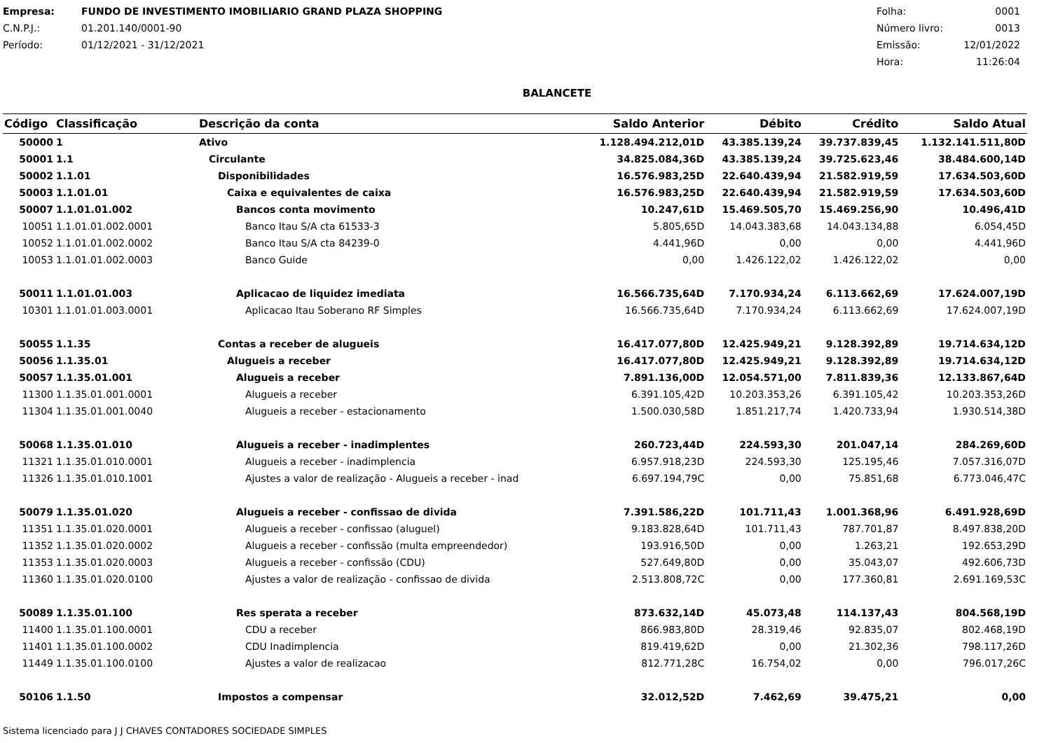Empresa: FUNDO DE INVESTIMENTO IMOBILIARIO GRAND PLAZA SHOPPING
C.N.P.J.: 01.201.140/0001-90
Período: 01/12/2021 - 31/12/2021
Folha: 0001
Número livro: 0013
Emissão: 12/01/2022
Hora: 11:26:04
BALANCETE
| Código | Classificação | Descrição da conta | Saldo Anterior | Débito | Crédito | Saldo Atual |
| --- | --- | --- | --- | --- | --- | --- |
| 50000 | 1 | Ativo | 1.128.494.212,01D | 43.385.139,24 | 39.737.839,45 | 1.132.141.511,80D |
| 50001 | 1.1 | Circulante | 34.825.084,36D | 43.385.139,24 | 39.725.623,46 | 38.484.600,14D |
| 50002 | 1.1.01 | Disponibilidades | 16.576.983,25D | 22.640.439,94 | 21.582.919,59 | 17.634.503,60D |
| 50003 | 1.1.01.01 | Caixa e equivalentes de caixa | 16.576.983,25D | 22.640.439,94 | 21.582.919,59 | 17.634.503,60D |
| 50007 | 1.1.01.01.002 | Bancos conta movimento | 10.247,61D | 15.469.505,70 | 15.469.256,90 | 10.496,41D |
| 10051 | 1.1.01.01.002.0001 | Banco Itau S/A cta 61533-3 | 5.805,65D | 14.043.383,68 | 14.043.134,88 | 6.054,45D |
| 10052 | 1.1.01.01.002.0002 | Banco Itau S/A cta 84239-0 | 4.441,96D | 0,00 | 0,00 | 4.441,96D |
| 10053 | 1.1.01.01.002.0003 | Banco Guide | 0,00 | 1.426.122,02 | 1.426.122,02 | 0,00 |
| 50011 | 1.1.01.01.003 | Aplicacao de liquidez imediata | 16.566.735,64D | 7.170.934,24 | 6.113.662,69 | 17.624.007,19D |
| 10301 | 1.1.01.01.003.0001 | Aplicacao Itau Soberano RF Simples | 16.566.735,64D | 7.170.934,24 | 6.113.662,69 | 17.624.007,19D |
| 50055 | 1.1.35 | Contas a receber de alugueis | 16.417.077,80D | 12.425.949,21 | 9.128.392,89 | 19.714.634,12D |
| 50056 | 1.1.35.01 | Alugueis a receber | 16.417.077,80D | 12.425.949,21 | 9.128.392,89 | 19.714.634,12D |
| 50057 | 1.1.35.01.001 | Alugueis a receber | 7.891.136,00D | 12.054.571,00 | 7.811.839,36 | 12.133.867,64D |
| 11300 | 1.1.35.01.001.0001 | Alugueis a receber | 6.391.105,42D | 10.203.353,26 | 6.391.105,42 | 10.203.353,26D |
| 11304 | 1.1.35.01.001.0040 | Alugueis a receber - estacionamento | 1.500.030,58D | 1.851.217,74 | 1.420.733,94 | 1.930.514,38D |
| 50068 | 1.1.35.01.010 | Alugueis a receber - inadimplentes | 260.723,44D | 224.593,30 | 201.047,14 | 284.269,60D |
| 11321 | 1.1.35.01.010.0001 | Alugueis a receber - inadimplencia | 6.957.918,23D | 224.593,30 | 125.195,46 | 7.057.316,07D |
| 11326 | 1.1.35.01.010.1001 | Ajustes a valor de realização - Alugueis a receber - inad | 6.697.194,79C | 0,00 | 75.851,68 | 6.773.046,47C |
| 50079 | 1.1.35.01.020 | Alugueis a receber - confissao de divida | 7.391.586,22D | 101.711,43 | 1.001.368,96 | 6.491.928,69D |
| 11351 | 1.1.35.01.020.0001 | Alugueis a receber - confissao (aluguel) | 9.183.828,64D | 101.711,43 | 787.701,87 | 8.497.838,20D |
| 11352 | 1.1.35.01.020.0002 | Alugueis a receber - confissão (multa empreendedor) | 193.916,50D | 0,00 | 1.263,21 | 192.653,29D |
| 11353 | 1.1.35.01.020.0003 | Alugueis a receber - confissão (CDU) | 527.649,80D | 0,00 | 35.043,07 | 492.606,73D |
| 11360 | 1.1.35.01.020.0100 | Ajustes a valor de realização - confissao de divida | 2.513.808,72C | 0,00 | 177.360,81 | 2.691.169,53C |
| 50089 | 1.1.35.01.100 | Res sperata a receber | 873.632,14D | 45.073,48 | 114.137,43 | 804.568,19D |
| 11400 | 1.1.35.01.100.0001 | CDU a receber | 866.983,80D | 28.319,46 | 92.835,07 | 802.468,19D |
| 11401 | 1.1.35.01.100.0002 | CDU Inadimplencia | 819.419,62D | 0,00 | 21.302,36 | 798.117,26D |
| 11449 | 1.1.35.01.100.0100 | Ajustes a valor de realizacao | 812.771,28C | 16.754,02 | 0,00 | 796.017,26C |
| 50106 | 1.1.50 | Impostos a compensar | 32.012,52D | 7.462,69 | 39.475,21 | 0,00 |
Sistema licenciado para J J CHAVES CONTADORES SOCIEDADE SIMPLES